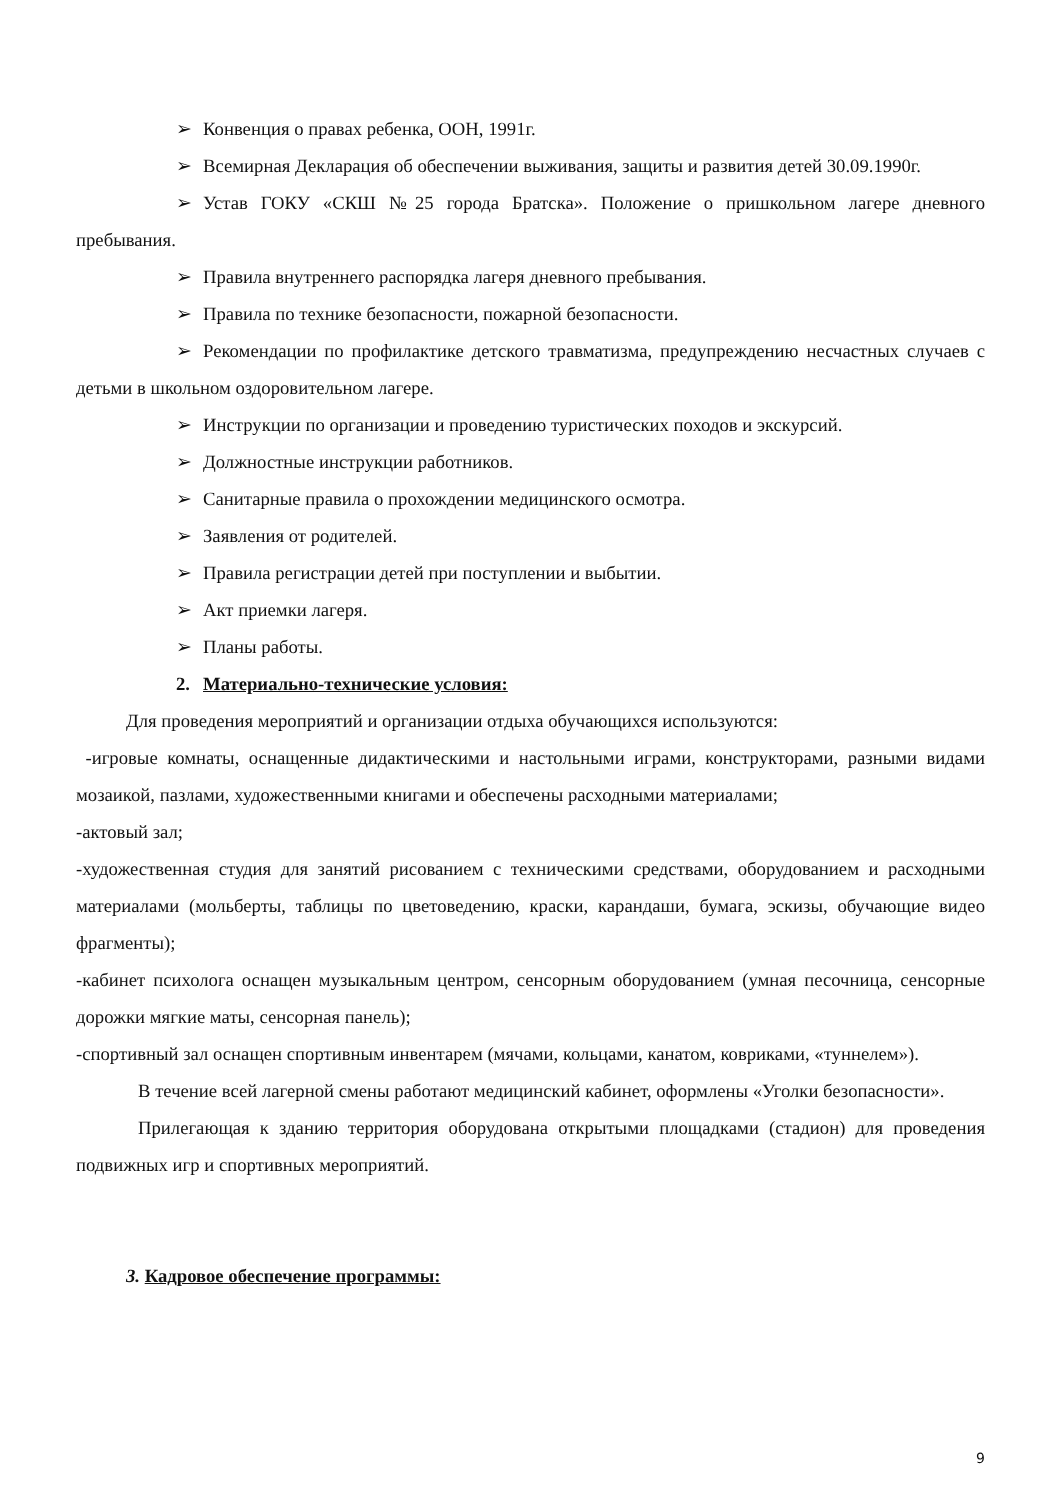➢ Конвенция о правах ребенка, ООН, 1991г.
➢ Всемирная Декларация об обеспечении выживания, защиты и развития детей 30.09.1990г.
➢ Устав ГОКУ «СКШ №25 города Братска». Положение о пришкольном лагере дневного пребывания.
➢ Правила внутреннего распорядка лагеря дневного пребывания.
➢ Правила по технике безопасности, пожарной безопасности.
➢ Рекомендации по профилактике детского травматизма, предупреждению несчастных случаев с детьми в школьном оздоровительном лагере.
➢ Инструкции по организации и проведению туристических походов и экскурсий.
➢ Должностные инструкции работников.
➢ Санитарные правила о прохождении медицинского осмотра.
➢ Заявления от родителей.
➢ Правила регистрации детей при поступлении и выбытии.
➢ Акт приемки лагеря.
➢ Планы работы.
2. Материально-технические условия:
Для проведения мероприятий и организации отдыха обучающихся используются:
-игровые комнаты, оснащенные дидактическими и настольными играми, конструкторами, разными видами мозаикой, пазлами, художественными книгами и обеспечены расходными материалами;
-актовый зал;
-художественная студия для занятий рисованием с техническими средствами, оборудованием и расходными материалами (мольберты, таблицы по цветоведению, краски, карандаши, бумага, эскизы, обучающие видео фрагменты);
-кабинет психолога оснащен музыкальным центром, сенсорным оборудованием (умная песочница, сенсорные дорожки мягкие маты, сенсорная панель);
-спортивный зал оснащен спортивным инвентарем (мячами, кольцами, канатом, ковриками, «туннелем»).
В течение всей лагерной смены работают медицинский кабинет, оформлены «Уголки безопасности».
Прилегающая к зданию территория оборудована открытыми площадками (стадион) для проведения подвижных игр и спортивных мероприятий.
3. Кадровое обеспечение программы:
9